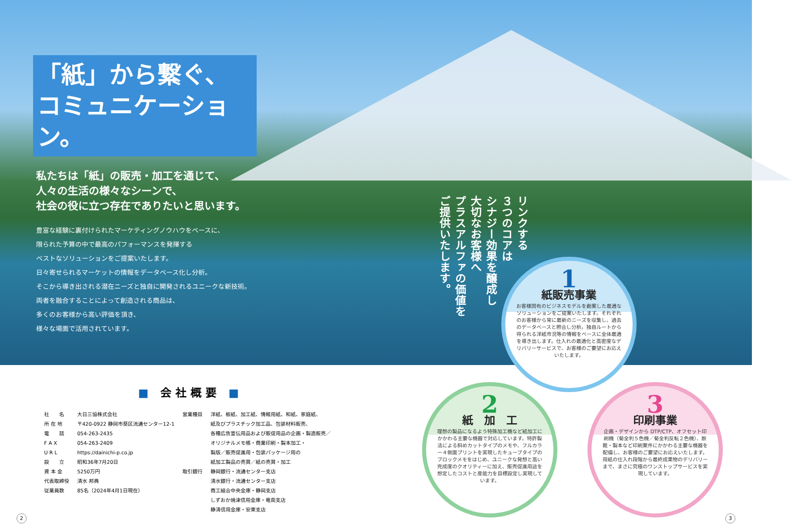「紙」から繋ぐ、
コミュニケーション。
私たちは「紙」の販売・加工を通じて、
人々の生活の様々なシーンで、
社会の役に立つ存在でありたいと思います。
豊富な経験に裏付けられたマーケティングノウハウをベースに、
限られた予算の中で最高のパフォーマンスを発揮する
ベストなソリューションをご提案いたします。
日々寄せられるマーケットの情報をデータベース化し分析。
そこから導き出される潜在ニーズと独自に開発されるユニークな新技術。
両者を融合することによって創造される商品は、
多くのお客様から高い評価を頂き、
様々な場面で活用されています。
リンクする
３つのコアは
シナジー効果を醸成し
大切なお客様へ
プラスアルファの価値を
ご提供いたします。
1
紙販売事業
お客様固有のビジネスモデルを勘案した最適なソリューションをご提案いたします。それぞれのお客様から常に最新のニーズを収集し、過去のデータベースと照合し分析。独自ルートから得られる洋紙市況等の情報をベースに全体最適を導き出します。仕入れの最適化と高密度なデリバリーサービスで、お客様のご要望にお応えいたします。
2
紙　加　工
理想の製品になるよう特殊加工機など紙加工にかかわる主要な機器で対応しています。特許製法による斜めカットタイプのメモや、フルカラー４側面プリントを実現したキューブタイプのブロックメモをはじめ、ユニークな発想と高い完成度のクオリティーに加え、販売促進用途を想定したコストと産能力を目標設定し実現しています。
3
印刷事業
企画・デザインから DTP/CTP、オフセット印刷機（菊全判５色機／菊全判反転２色機）、断裁・製本など印刷案件にかかわる主要な機器を配備し、お客様のご要望にお応えいたします。用紙の仕入れ段階から最終成果物のデリバリーまで、まさに究極のワンストップサービスを実現しています。
■ 会社概要 ■
| 社 名 | 大日三協株式会社 | 営業種目 | 洋紙、板紙、加工紙、情報用紙、和紙、家庭紙、 |
| 所 在 地 | 〒420-0922 静岡市葵区流通センター12-1 | | 紙及びプラスチック加工品、包装材料販売、 |
| 電 話 | 054-263-2435 | | 各種広告宣伝用品および販促用品の企画・製造販売／ |
| F A X | 054-263-2409 | | オリジナルメモ帳・商業印刷・製本加工・ |
| U R L | https://dainichi-p.co.jp | | 製版／販売促進用・包装パッケージ用の |
| 設 立 | 昭和36年7月20日 | | 紙加工製品の売買／紙の売買・加工 |
| 資 本 金 | 5250万円 | 取引銀行 | 静岡銀行・流通センター支店 |
| 代表取締役 | 清水 邦典 | | 清水銀行・流通センター支店 |
| 従業員数 | 85名（2024年4月1日現在） | | 商工組合中央金庫・静岡支店 |
| | | | しずおか焼津信用金庫・竜南支店 |
| | | | 静清信用金庫・安東支店 |
2 3